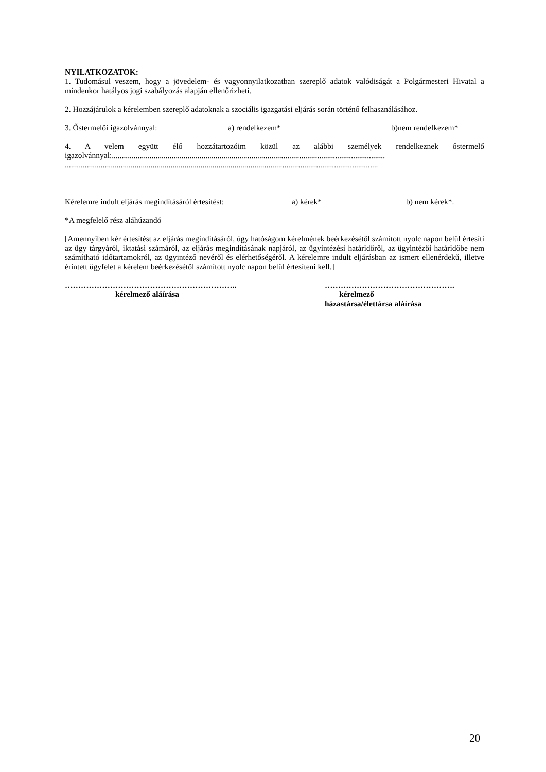NYILATKOZATOK:
1. Tudomásul veszem, hogy a jövedelem- és vagyonnyilatkozatban szereplő adatok valódiságát a Polgármesteri Hivatal a mindenkor hatályos jogi szabályozás alapján ellenőrizheti.
2. Hozzájárulok a kérelemben szereplő adatoknak a szociális igazgatási eljárás során történő felhasználásához.
3. Őstermelői igazolvánnyal: a) rendelkezem* b)nem rendelkezem*
4. A velem együtt élő hozzátartozóim közül az alábbi személyek rendelkeznek őstermelő igazolvánnyal:.........................................................................................................................................
.............................................................................................................................................................
Kérelemre indult eljárás megindításáról értesítést: a) kérek* b) nem kérek*.
*A megfelelő rész aláhúzandó
[Amennyiben kér értesítést az eljárás megindításáról, úgy hatóságom kérelmének beérkezésétől számított nyolc napon belül értesíti az ügy tárgyáról, iktatási számáról, az eljárás megindításának napjáról, az ügyintézési határidőről, az ügyintézői határidőbe nem számítható időtartamokról, az ügyintéző nevéről és elérhetőségéről. A kérelemre indult eljárásban az ismert ellenérdekű, illetve érintett ügyfelet a kérelem beérkezésétől számított nyolc napon belül értesíteni kell.]
………………………………………………………..
kérelmező aláírása
………………………………………….
kérelmező
házastársa/élettársa aláírása
20